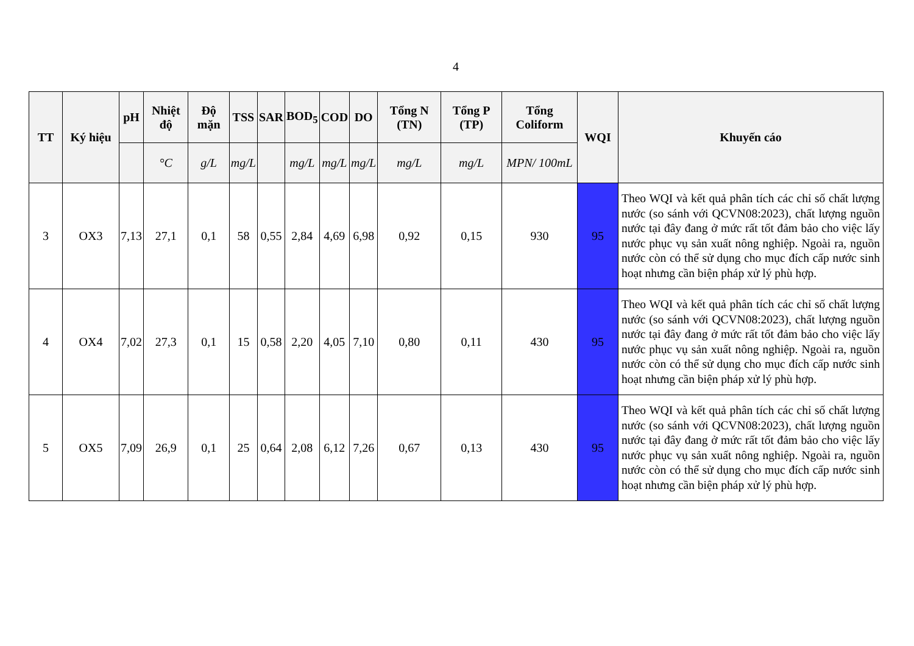4
| TT | Ký hiệu | pH | Nhiệt độ | Độ mặn | TSS | SAR | BOD<sub>5</sub> | COD | DO | Tổng N (TN) | Tổng P (TP) | Tổng Coliform | WQI | Khuyến cáo |
| --- | --- | --- | --- | --- | --- | --- | --- | --- | --- | --- | --- | --- | --- | --- |
| | | | °C | g/L | mg/L | | mg/L | mg/L | mg/L | mg/L | mg/L | MPN/ 100mL | | |
| 3 | OX3 | 7,13 | 27,1 | 0,1 | 58 | 0,55 | 2,84 | 4,69 | 6,98 | 0,92 | 0,15 | 930 | 95 | Theo WQI và kết quả phân tích các chỉ số chất lượng nước (so sánh với QCVN08:2023), chất lượng nguồn nước tại đây đang ở mức rất tốt đảm bảo cho việc lấy nước phục vụ sản xuất nông nghiệp. Ngoài ra, nguồn nước còn có thể sử dụng cho mục đích cấp nước sinh hoạt nhưng cần biện pháp xử lý phù hợp. |
| 4 | OX4 | 7,02 | 27,3 | 0,1 | 15 | 0,58 | 2,20 | 4,05 | 7,10 | 0,80 | 0,11 | 430 | 95 | Theo WQI và kết quả phân tích các chỉ số chất lượng nước (so sánh với QCVN08:2023), chất lượng nguồn nước tại đây đang ở mức rất tốt đảm bảo cho việc lấy nước phục vụ sản xuất nông nghiệp. Ngoài ra, nguồn nước còn có thể sử dụng cho mục đích cấp nước sinh hoạt nhưng cần biện pháp xử lý phù hợp. |
| 5 | OX5 | 7,09 | 26,9 | 0,1 | 25 | 0,64 | 2,08 | 6,12 | 7,26 | 0,67 | 0,13 | 430 | 95 | Theo WQI và kết quả phân tích các chỉ số chất lượng nước (so sánh với QCVN08:2023), chất lượng nguồn nước tại đây đang ở mức rất tốt đảm bảo cho việc lấy nước phục vụ sản xuất nông nghiệp. Ngoài ra, nguồn nước còn có thể sử dụng cho mục đích cấp nước sinh hoạt nhưng cần biện pháp xử lý phù hợp. |